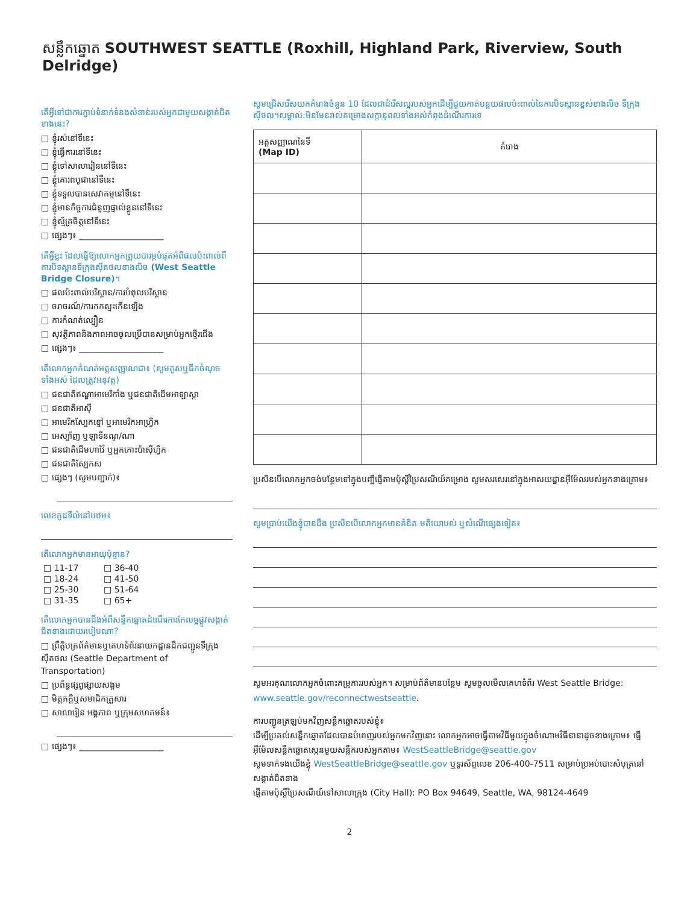សន្លឹកឆ្នោត SOUTHWEST SEATTLE (Roxhill, Highland Park, Riverview, South Delridge)
តើអ្វីទៅជាការភ្ជាប់ទំនាក់ទំនងសំខាន់របស់អ្នកជាមួយសង្កាត់ជិតខាងនេះ?
□ ខ្ញុំរស់នៅទីនេះ
□ ខ្ញុំធ្វើការនៅទីនេះ
□ ខ្ញុំទៅសាលារៀននៅទីនេះ
□ ខ្ញុំគោរពបូជានៅទីនេះ
□ ខ្ញុំទទួលបានសេវាកម្មនៅទីនេះ
□ ខ្ញុំមានកិច្ចការជំនួញផ្ទាល់ខ្លួននៅទីនេះ
□ ខ្ញុំស្ម័គ្រចិត្តនៅទីនេះ
□ ផ្សេងៗ៖ ____________________
តើអ្វីខ្លះ ដែលធ្វើឱ្យលោកអ្នកព្រួយបារម្ភបំផុតអំពីផលប៉ះពាល់ពីការបិទស្ពានទីក្រុងស៊ីតថលខាងលិច (West Seattle Bridge Closure)។
□ ផលប៉ះពាល់បរិស្ថាន/ការបំពុលបរិស្ថាន
□ ចរាចរណ៍/ការកកស្ទះកើនឡើង
□ ការកំណត់ល្បឿន
□ សុវត្ថិភាពនិងភាពអាចចូលប្រើបានសម្រាប់អ្នកថ្មើរជើង
□ ផ្សេងៗ៖ ____________________
តើលោកអ្នកកំណត់អត្តសញ្ញាណជា៖ (សូមគូសឬធីកចំណុចទាំងអស់ ដែលត្រូវអនុវត្ត)
□ ជនជាតិឥណ្ឌាអាមេរិកាំង ឬជនជាតិដើមអាឡាស្កា
□ ជនជាតិអាស៊ី
□ អាមេរិកស្បែកខ្មៅ ឬអាមេរិកអាហ្វ្រិក
□ អេស្ប៉ាញ ឬឡាទីនណូ/ណា
□ ជនជាតិដើមហាវ៉ៃ ឬអ្នកកោះប៉ាស៊ីហ្វិក
□ ជនជាតិស្បែកស
□ ផ្សេងៗ (សូមបញ្ជាក់)៖
លេខកូដទីលំនៅបឋម៖
តើលោកអ្នកមានអាយុប៉ុន្មាន?
| □ 11-17 | □ 36-40 |
| □ 18-24 | □ 41-50 |
| □ 25-30 | □ 51-64 |
| □ 31-35 | □ 65+ |
តើលោកអ្នកបានដឹងអំពីសន្លឹកឆ្នោតដំណើរការកែលម្អផ្លូវសង្កាត់ជិតខាងដោយរបៀបណា?
□ ព្រឹត្តិបត្រព័ត៌មានឬគេហទំព័រនាយកដ្ឋានដឹកជញ្ជូនទីក្រុងស៊ីតថល (Seattle Department of Transportation)
□ ប្រព័ន្ធផ្សព្វផ្សាយសង្គម
□ មិត្តភក្តិឬសមាជិកគ្រួសារ
□ សាលារៀន អង្គភាព ឬក្រុមសហគមន៍៖
□ ផ្សេងៗ៖ ____________________
សូមជ្រើសរើសយកគំរោងចំនួន 10 ដែលជាជំរើសល្អរបស់អ្នកដើម្បីជួយកាត់បន្ថយផលប៉ះពាល់នៃការបិទស្ពានខ្ពស់ខាងលិច ទីក្រុងស៊ីថល។សម្គាល់:មិនមែនរាល់គម្រោងសក្តានុពលទាំងអស់កំពុងដំណើរការទេ
| អត្តសញ្ញាណនៃទី (Map ID) | គំរោង |
| --- | --- |
ប្រសិនបើលោកអ្នកចង់បន្ថែមទៅក្នុងបញ្ជីផ្ញើតាមប៉ុស្តិ៍ប្រៃសណីយ៍គម្រោង សូមសរសេរនៅក្នុងអាសយដ្ឋានអ៊ីម៉ែលរបស់អ្នកខាងក្រោម៖
សូមប្រាប់យើងខ្ញុំបានដឹង ប្រសិនបើលោកអ្នកមានគំនិត មតិយោបល់ ឬសំណើផ្សេងទៀត៖
សូមអរគុណលោកអ្នកចំពោះគម្រូការរបស់អ្នក។ សម្រាប់ព័ត៌មានបន្ថែម សូមចូលមើលគេហទំព័រ West Seattle Bridge: www.seattle.gov/reconnectwestseattle.
ការបញ្ជូនត្រឡប់មកវិញសន្លឹកឆ្នោតរបស់ខ្ញុំ៖
ដើម្បីប្រគល់សន្លឹកឆ្នោតដែលបានបំពេញរបស់អ្នកមកវិញនោះ លោកអ្នកអាចធ្វើតាមវិធីមួយក្នុងចំណោមវិធីនានាដូចខាងក្រោម៖ ផ្ញើអ៊ីម៉ែលសន្លឹកឆ្នោតស្កេនមួយសន្លឹករបស់អ្នកតាម៖ WestSeattleBridge@seattle.gov
សូមទាក់ទងយើងខ្ញុំ WestSeattleBridge@seattle.gov ឬទូរស័ព្ទលេខ 206-400-7511 សម្រាប់ប្រអប់បោះសំបុត្រនៅសង្កាត់ជិតខាង
ផ្ញើតាមប៉ុស្តិ៍ប្រៃសណីយ៍ទៅសាលាក្រុង (City Hall): PO Box 94649, Seattle, WA, 98124-4649
2